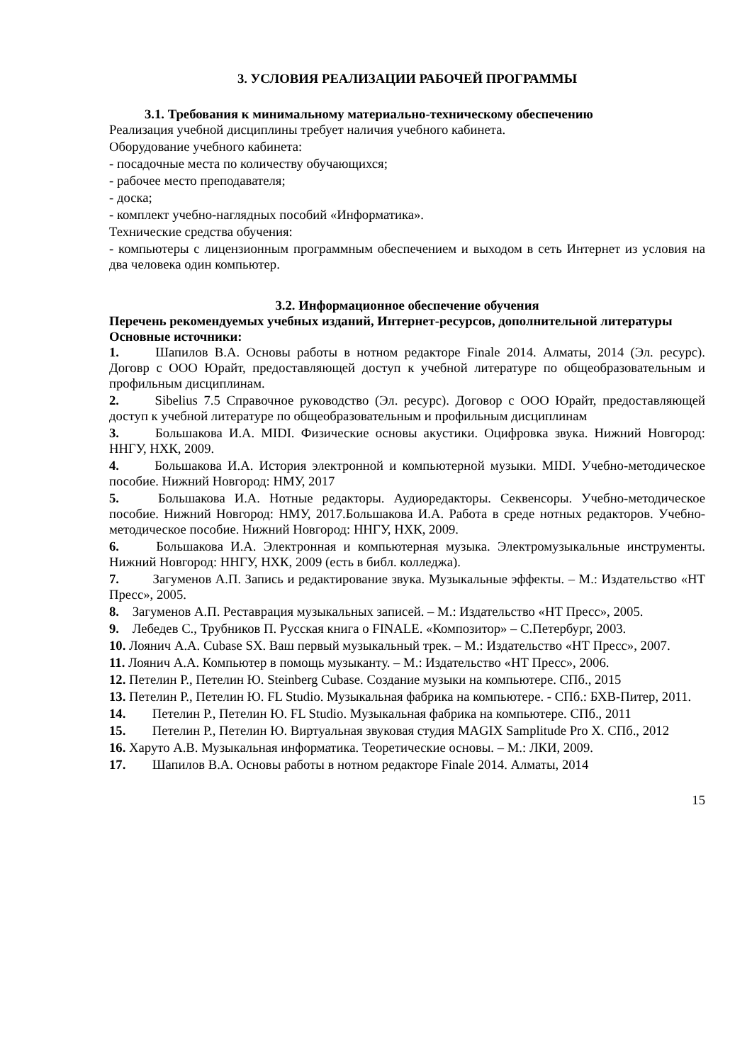3. УСЛОВИЯ РЕАЛИЗАЦИИ РАБОЧЕЙ ПРОГРАММЫ
3.1. Требования к минимальному материально-техническому обеспечению
Реализация учебной дисциплины требует наличия учебного кабинета.
Оборудование учебного кабинета:
- посадочные места по количеству обучающихся;
- рабочее место преподавателя;
- доска;
- комплект учебно-наглядных пособий «Информатика».
Технические средства обучения:
- компьютеры с лицензионным программным обеспечением и выходом в сеть Интернет из условия на два человека один компьютер.
3.2. Информационное обеспечение обучения
Перечень рекомендуемых учебных изданий, Интернет-ресурсов, дополнительной литературы
Основные источники:
1. Шапилов В.А. Основы работы в нотном редакторе Finale 2014. Алматы, 2014 (Эл. ресурс). Договр с ООО Юрайт, предоставляющей доступ к учебной литературе по общеобразовательным и профильным дисциплинам.
2. Sibelius 7.5 Справочное руководство (Эл. ресурс). Договор с ООО Юрайт, предоставляющей доступ к учебной литературе по общеобразовательным и профильным дисциплинам
3. Большакова И.А. MIDI. Физические основы акустики. Оцифровка звука. Нижний Новгород: ННГУ, НХК, 2009.
4. Большакова И.А. История электронной и компьютерной музыки. MIDI. Учебно-методическое пособие. Нижний Новгород: НМУ, 2017
5. Большакова И.А. Нотные редакторы. Аудиоредакторы. Секвенсоры. Учебно-методическое пособие. Нижний Новгород: НМУ, 2017.Большакова И.А. Работа в среде нотных редакторов. Учебно-методическое пособие. Нижний Новгород: ННГУ, НХК, 2009.
6. Большакова И.А. Электронная и компьютерная музыка. Электромузыкальные инструменты. Нижний Новгород: ННГУ, НХК, 2009 (есть в библ. колледжа).
7. Загуменов А.П. Запись и редактирование звука. Музыкальные эффекты. – М.: Издательство «НТ Пресс», 2005.
8. Загуменов А.П. Реставрация музыкальных записей. – М.: Издательство «НТ Пресс», 2005.
9. Лебедев С., Трубников П. Русская книга о FINALE. «Композитор» – С.Петербург, 2003.
10. Лоянич А.А. Cubase SX. Ваш первый музыкальный трек. – М.: Издательство «НТ Пресс», 2007.
11. Лоянич А.А. Компьютер в помощь музыканту. – М.: Издательство «НТ Пресс», 2006.
12. Петелин Р., Петелин Ю. Steinberg Cubase. Создание музыки на компьютере. СПб., 2015
13. Петелин Р., Петелин Ю. FL Studio. Музыкальная фабрика на компьютере. - СПб.: БХВ-Питер, 2011.
14. Петелин Р., Петелин Ю. FL Studio. Музыкальная фабрика на компьютере. СПб., 2011
15. Петелин Р., Петелин Ю. Виртуальная звуковая студия MAGIX Samplitude Pro X. СПб., 2012
16. Харуто А.В. Музыкальная информатика. Теоретические основы. – М.: ЛКИ, 2009.
17. Шапилов В.А. Основы работы в нотном редакторе Finale 2014. Алматы, 2014
15